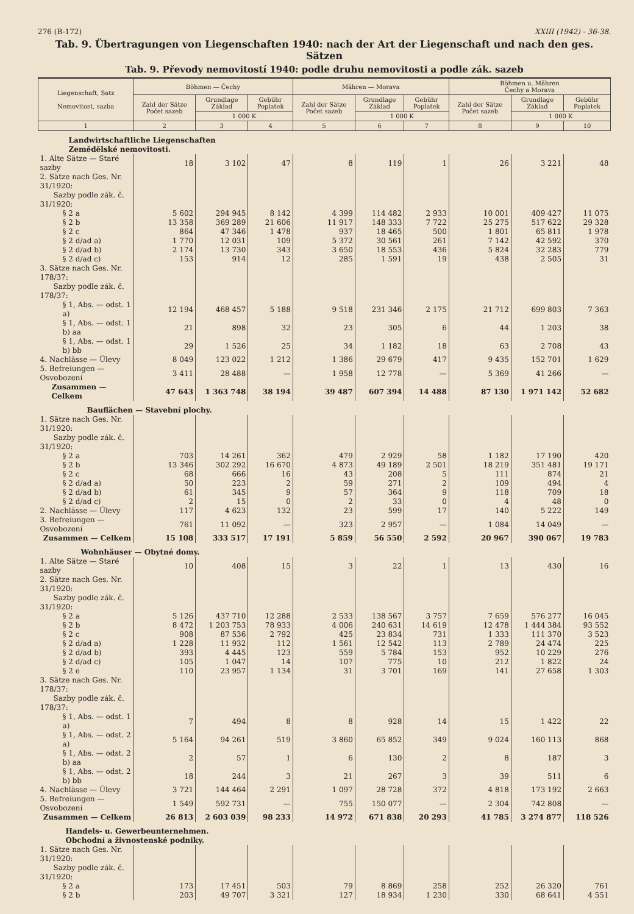276 (B-172) XXIII (1942) - 36-38.
Tab. 9. Übertragungen von Liegenschaften 1940: nach der Art der Liegenschaft und nach den ges. Sätzen
Tab. 9. Převody nemovitostí 1940: podle druhu nemovitosti a podle zák. sazeb
| Liegenschaft, Satz Nemovitost, sazba | Böhmen — Čechy | | | Mähren — Morava | | | Böhmen u. Mähren Čechy a Morava | | |
| --- | --- | --- | --- | --- | --- | --- | --- | --- | --- |
| | Zahl der Sätze Počet sazeb | Grundlage Základ | Gebühr Poplatek | Zahl der Sätze Počet sazeb | Grundlage Základ | Gebühr Poplatek | Zahl der Sätze Počet sazeb | Grundlage Základ | Gebühr Poplatek |
| | | 1 000 K | | | 1 000 K | | | 1 000 K | |
| 1 | 2 | 3 | 4 | 5 | 6 | 7 | 8 | 9 | 10 |
| Landwirtschaftliche Liegenschaften Zemědělské nemovitosti. | | | | | | | | | |
| 1. Alte Sätze — Staré sazby | 18 | 3 102 | 47 | 8 | 119 | 1 | 26 | 3 221 | 48 |
| 2. Sätze nach Ges. Nr. 31/1920: Sazby podle zák. č. 31/1920: | | | | | | | | | |
| § 2 a | 5 602 | 294 945 | 8 142 | 4 399 | 114 482 | 2 933 | 10 001 | 409 427 | 11 075 |
| § 2 b | 13 358 | 369 289 | 21 606 | 11 917 | 148 333 | 7 722 | 25 275 | 517 622 | 29 328 |
| § 2 c | 864 | 47 346 | 1 478 | 937 | 18 465 | 500 | 1 801 | 65 811 | 1 978 |
| § 2 d/ad a) | 1 770 | 12 031 | 109 | 5 372 | 30 561 | 261 | 7 142 | 42 592 | 370 |
| § 2 d/ad b) | 2 174 | 13 730 | 343 | 3 650 | 18 553 | 436 | 5 824 | 32 283 | 779 |
| § 2 d/ad c) | 153 | 914 | 12 | 285 | 1 591 | 19 | 438 | 2 505 | 31 |
| 3. Sätze nach Ges. Nr. 178/37: Sazby podle zák. č. 178/37: | | | | | | | | | |
| § 1, Abs. — odst. 1 a) | 12 194 | 468 457 | 5 188 | 9 518 | 231 346 | 2 175 | 21 712 | 699 803 | 7 363 |
| § 1, Abs. — odst. 1 b) aa | 21 | 898 | 32 | 23 | 305 | 6 | 44 | 1 203 | 38 |
| § 1, Abs. — odst. 1 b) bb | 29 | 1 526 | 25 | 34 | 1 182 | 18 | 63 | 2 708 | 43 |
| 4. Nachlässe — Úlevy | 8 049 | 123 022 | 1 212 | 1 386 | 29 679 | 417 | 9 435 | 152 701 | 1 629 |
| 5. Befreiungen — Osvobození | 3 411 | 28 488 | — | 1 958 | 12 778 | — | 5 369 | 41 266 | — |
| Zusammen — Celkem | 47 643 | 1 363 748 | 38 194 | 39 487 | 607 394 | 14 488 | 87 130 | 1 971 142 | 52 682 |
| Bauflächen — Stavební plochy. | | | | | | | | | |
| 1. Sätze nach Ges. Nr. 31/1920: Sazby podle zák. č. 31/1920: | | | | | | | | | |
| § 2 a | 703 | 14 261 | 362 | 479 | 2 929 | 58 | 1 182 | 17 190 | 420 |
| § 2 b | 13 346 | 302 292 | 16 670 | 4 873 | 49 189 | 2 501 | 18 219 | 351 481 | 19 171 |
| § 2 c | 68 | 666 | 16 | 43 | 208 | 5 | 111 | 874 | 21 |
| § 2 d/ad a) | 50 | 223 | 2 | 59 | 271 | 2 | 109 | 494 | 4 |
| § 2 d/ad b) | 61 | 345 | 9 | 57 | 364 | 9 | 118 | 709 | 18 |
| § 2 d/ad c) | 2 | 15 | 0 | 2 | 33 | 0 | 4 | 48 | 0 |
| 2. Nachlässe — Úlevy | 117 | 4 623 | 132 | 23 | 599 | 17 | 140 | 5 222 | 149 |
| 3. Befreiungen — Osvobození | 761 | 11 092 | — | 323 | 2 957 | — | 1 084 | 14 049 | — |
| Zusammen — Celkem | 15 108 | 333 517 | 17 191 | 5 859 | 56 550 | 2 592 | 20 967 | 390 067 | 19 783 |
| Wohnhäuser — Obytné domy. | | | | | | | | | |
| 1. Alte Sätze — Staré sazby | 10 | 408 | 15 | 3 | 22 | 1 | 13 | 430 | 16 |
| 2. Sätze nach Ges. Nr. 31/1920: Sazby podle zák. č. 31/1920: | | | | | | | | | |
| § 2 a | 5 126 | 437 710 | 12 288 | 2 533 | 138 567 | 3 757 | 7 659 | 576 277 | 16 045 |
| § 2 b | 8 472 | 1 203 753 | 78 933 | 4 006 | 240 631 | 14 619 | 12 478 | 1 444 384 | 93 552 |
| § 2 c | 908 | 87 536 | 2 792 | 425 | 23 834 | 731 | 1 333 | 111 370 | 3 523 |
| § 2 d/ad a) | 1 228 | 11 932 | 112 | 1 561 | 12 542 | 113 | 2 789 | 24 474 | 225 |
| § 2 d/ad b) | 393 | 4 445 | 123 | 559 | 5 784 | 153 | 952 | 10 229 | 276 |
| § 2 d/ad c) | 105 | 1 047 | 14 | 107 | 775 | 10 | 212 | 1 822 | 24 |
| § 2 e | 110 | 23 957 | 1 134 | 31 | 3 701 | 169 | 141 | 27 658 | 1 303 |
| 3. Sätze nach Ges. Nr. 178/37: Sazby podle zák. č. 178/37: | | | | | | | | | |
| § 1, Abs. — odst. 1 a) | 7 | 494 | 8 | 8 | 928 | 14 | 15 | 1 422 | 22 |
| § 1, Abs. — odst. 2 a) | 5 164 | 94 261 | 519 | 3 860 | 65 852 | 349 | 9 024 | 160 113 | 868 |
| § 1, Abs. — odst. 2 b) aa | 2 | 57 | 1 | 6 | 130 | 2 | 8 | 187 | 3 |
| § 1, Abs. — odst. 2 b) bb | 18 | 244 | 3 | 21 | 267 | 3 | 39 | 511 | 6 |
| 4. Nachlässe — Úlevy | 3 721 | 144 464 | 2 291 | 1 097 | 28 728 | 372 | 4 818 | 173 192 | 2 663 |
| 5. Befreiungen — Osvobození | 1 549 | 592 731 | — | 755 | 150 077 | — | 2 304 | 742 808 | — |
| Zusammen — Celkem | 26 813 | 2 603 039 | 98 233 | 14 972 | 671 838 | 20 293 | 41 785 | 3 274 877 | 118 526 |
| Handels- u. Gewerbeunternehmen. Obchodní a živnostenské podniky. | | | | | | | | | |
| 1. Sätze nach Ges. Nr. 31/1920: Sazby podle zák. č. 31/1920: | | | | | | | | | |
| § 2 a | 173 | 17 451 | 503 | 79 | 8 869 | 258 | 252 | 26 320 | 761 |
| § 2 b | 203 | 49 707 | 3 321 | 127 | 18 934 | 1 230 | 330 | 68 641 | 4 551 |